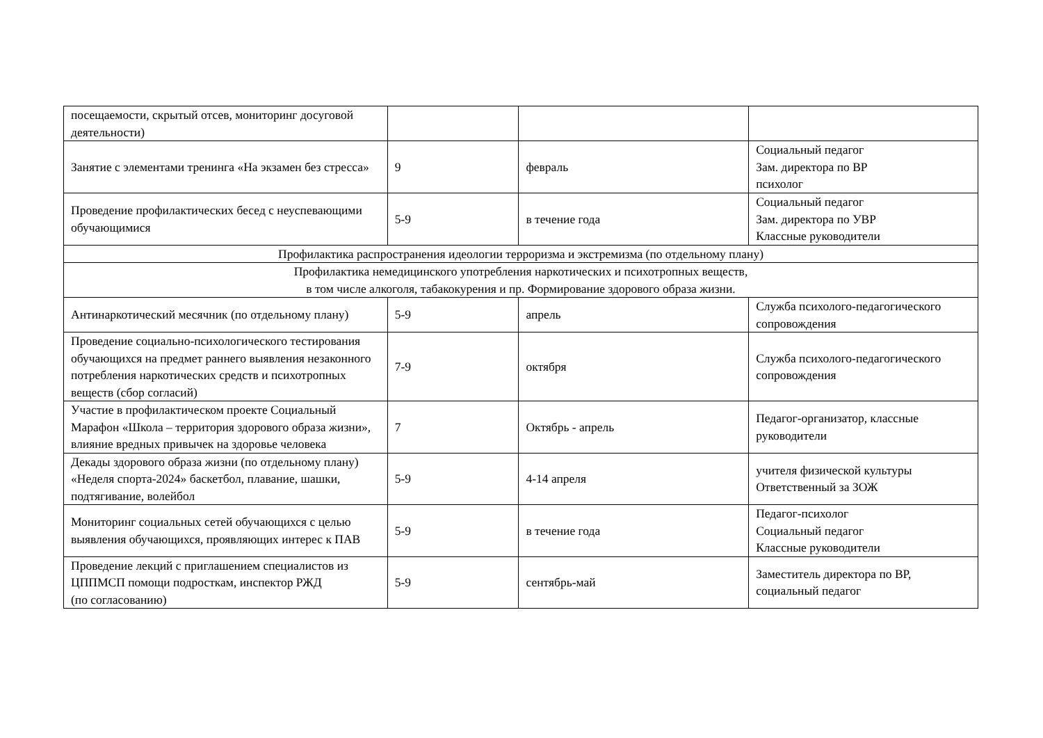| посещаемости, скрытый отсев, мониторинг досуговой деятельности) | | | |
| Занятие с элементами тренинга «На экзамен без стресса» | 9 | февраль | Социальный педагог Зам. директора по ВР психолог |
| Проведение профилактических бесед с неуспевающими обучающимися | 5-9 | в течение года | Социальный педагог Зам. директора по УВР Классные руководители |
| Профилактика распространения идеологии терроризма и экстремизма (по отдельному плану) | | | |
| Профилактика немедицинского употребления наркотических и психотропных веществ, в том числе алкоголя, табакокурения и пр. Формирование здорового образа жизни. | | | |
| Антинаркотический месячник (по отдельному плану) | 5-9 | апрель | Служба психолого-педагогического сопровождения |
| Проведение социально-психологического тестирования обучающихся на предмет раннего выявления незаконного потребления наркотических средств и психотропных веществ (сбор согласий) | 7-9 | октября | Служба психолого-педагогического сопровождения |
| Участие в профилактическом проекте Социальный Марафон «Школа – территория здорового образа жизни», влияние вредных привычек на здоровье человека | 7 | Октябрь - апрель | Педагог-организатор, классные руководители |
| Декады здорового образа жизни (по отдельному плану) «Неделя спорта-2024» баскетбол, плавание, шашки, подтягивание, волейбол | 5-9 | 4-14 апреля | учителя физической культуры Ответственный за ЗОЖ |
| Мониторинг социальных сетей обучающихся с целью выявления обучающихся, проявляющих интерес к ПАВ | 5-9 | в течение года | Педагог-психолог Социальный педагог Классные руководители |
| Проведение лекций с приглашением специалистов из ЦППМСП помощи подросткам, инспектор РЖД (по согласованию) | 5-9 | сентябрь-май | Заместитель директора по ВР, социальный педагог |